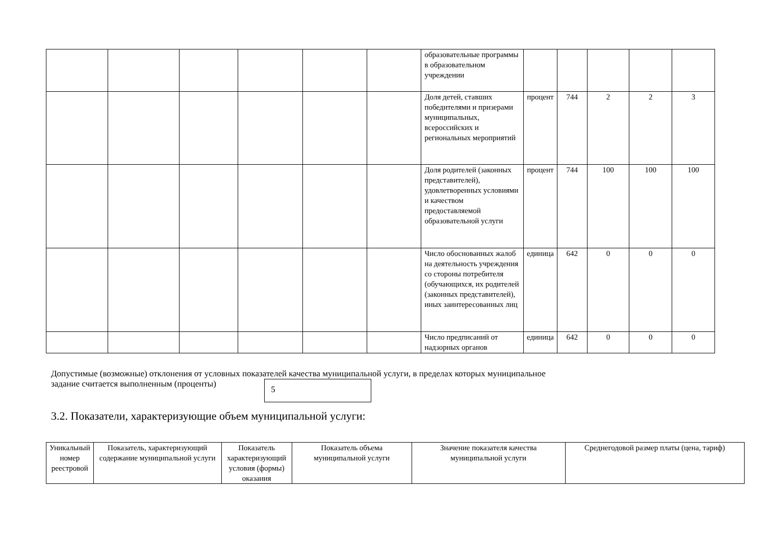| | | | | | | образовательные программы в образовательном учреждении | | | | | |
| | | | | | | Доля детей, ставших победителями и призерами муниципальных, всероссийских и региональных мероприятий | процент | 744 | 2 | 2 | 3 |
| | | | | | | Доля родителей (законных представителей), удовлетворенных условиями и качеством предоставляемой образовательной услуги | процент | 744 | 100 | 100 | 100 |
| | | | | | | Число обоснованных жалоб на деятельность учреждения со стороны потребителя (обучающихся, их родителей (законных представителей), иных заинтересованных лиц | единица | 642 | 0 | 0 | 0 |
| | | | | | | Число предписаний от надзорных органов | единица | 642 | 0 | 0 | 0 |
Допустимые (возможные) отклонения от условных показателей качества муниципальной услуги, в пределах которых муниципальное
задание считается выполненным (проценты) 5
3.2. Показатели, характеризующие объем муниципальной услуги:
| Уникальный номер реестровой | Показатель, характеризующий содержание муниципальной услуги | Показатель характеризующий условия (формы) оказания | Показатель объема муниципальной услуги | Значение показателя качества муниципальной услуги | Среднегодовой размер платы (цена, тариф) |
| --- | --- | --- | --- | --- | --- |